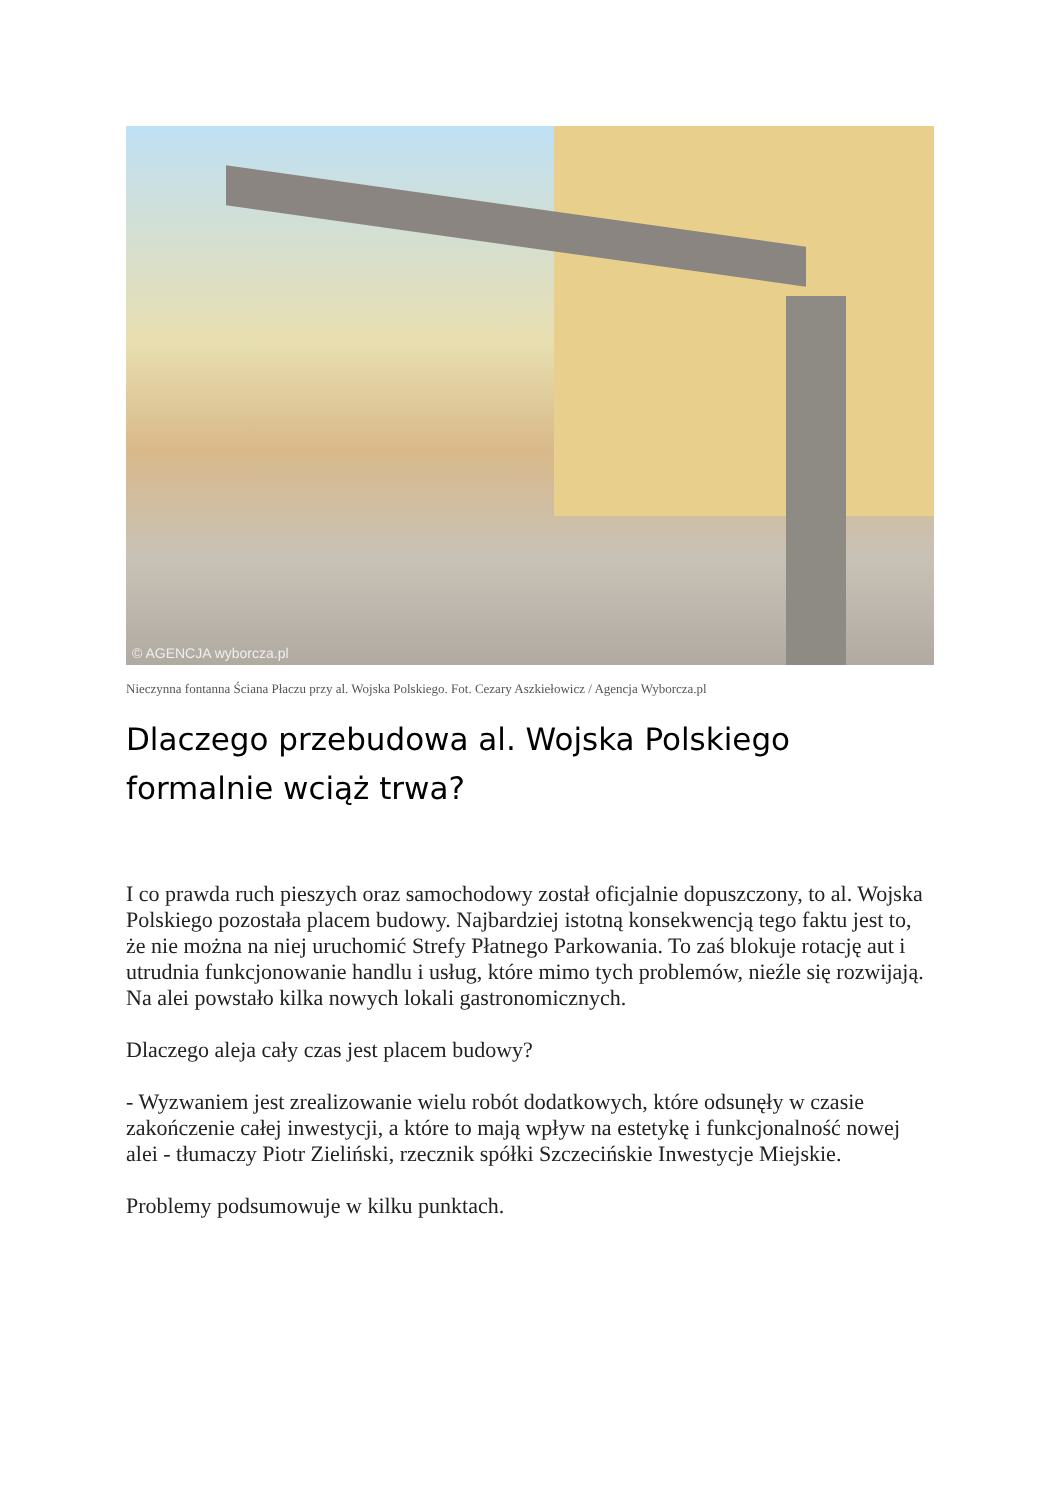© AGENCJA wyborcza.pl
Nieczynna fontanna Ściana Płaczu przy al. Wojska Polskiego. Fot. Cezary Aszkiełowicz / Agencja Wyborcza.pl
Dlaczego przebudowa al. Wojska Polskiego formalnie wciąż trwa?
I co prawda ruch pieszych oraz samochodowy został oficjalnie dopuszczony, to al. Wojska Polskiego pozostała placem budowy. Najbardziej istotną konsekwencją tego faktu jest to, że nie można na niej uruchomić Strefy Płatnego Parkowania. To zaś blokuje rotację aut i utrudnia funkcjonowanie handlu i usług, które mimo tych problemów, nieźle się rozwijają. Na alei powstało kilka nowych lokali gastronomicznych.
Dlaczego aleja cały czas jest placem budowy?
- Wyzwaniem jest zrealizowanie wielu robót dodatkowych, które odsunęły w czasie zakończenie całej inwestycji, a które to mają wpływ na estetykę i funkcjonalność nowej alei - tłumaczy Piotr Zieliński, rzecznik spółki Szczecińskie Inwestycje Miejskie.
Problemy podsumowuje w kilku punktach.